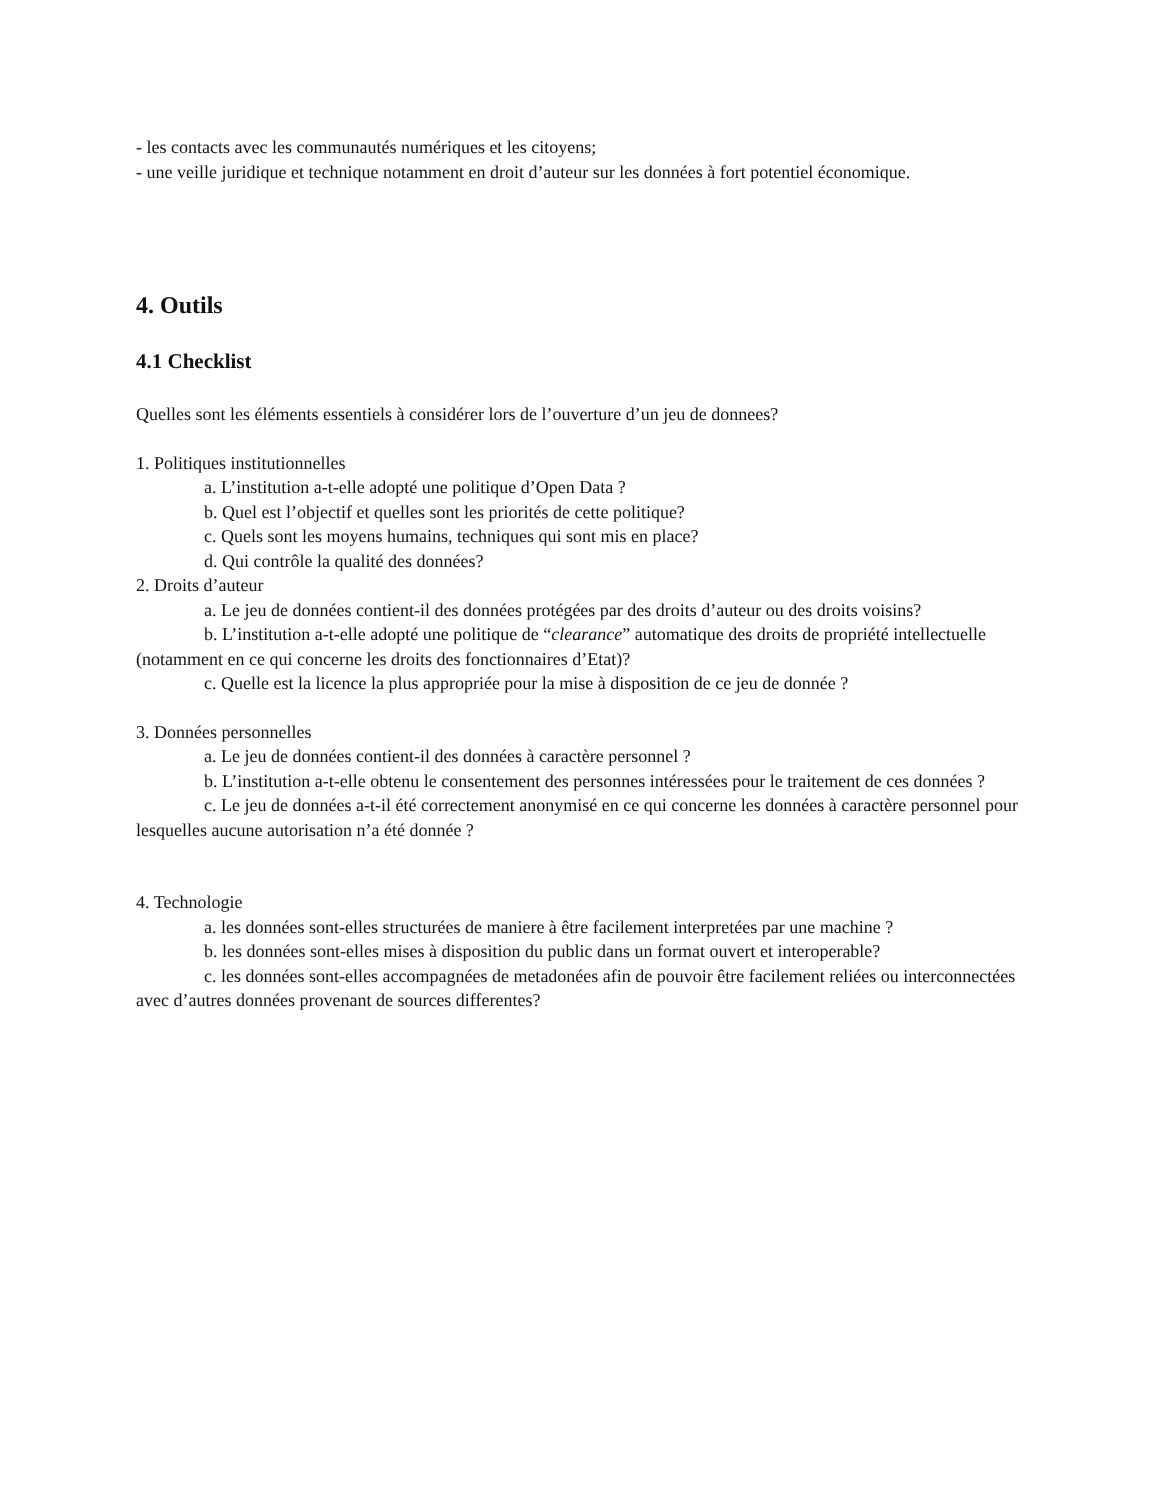- les contacts avec les communautés numériques et les citoyens;
- une veille juridique et technique notamment en droit d’auteur sur les données à fort potentiel économique.
4. Outils
4.1 Checklist
Quelles sont les éléments essentiels à considérer lors de l’ouverture d’un jeu de donnees?
1. Politiques institutionnelles
a. L’institution a-t-elle adopté une politique d’Open Data ?
b. Quel est l’objectif et quelles sont les priorités de cette politique?
c. Quels sont les moyens humains, techniques qui sont mis en place?
d. Qui contrôle la qualité des données?
2. Droits d’auteur
a. Le jeu de données contient-il des données protégées par des droits d’auteur ou des droits voisins?
b. L’institution a-t-elle adopté une politique de “clearance” automatique des droits de propriété intellectuelle (notamment en ce qui concerne les droits des fonctionnaires d’Etat)?
c. Quelle est la licence la plus appropriée pour la mise à disposition de ce jeu de donnée ?
3. Données personnelles
a. Le jeu de données contient-il des données à caractère personnel ?
b. L’institution a-t-elle obtenu le consentement des personnes intéressées pour le traitement de ces données ?
c. Le jeu de données a-t-il été correctement anonymisé en ce qui concerne les données à caractère personnel pour lesquelles aucune autorisation n’a été donnée ?
4. Technologie
a. les données sont-elles structurées de maniere à être facilement interpretées par une machine ?
b. les données sont-elles mises à disposition du public dans un format ouvert et interoperable?
c. les données sont-elles accompagnées de metadonées afin de pouvoir être facilement reliées ou interconnectées avec d’autres données provenant de sources differentes?